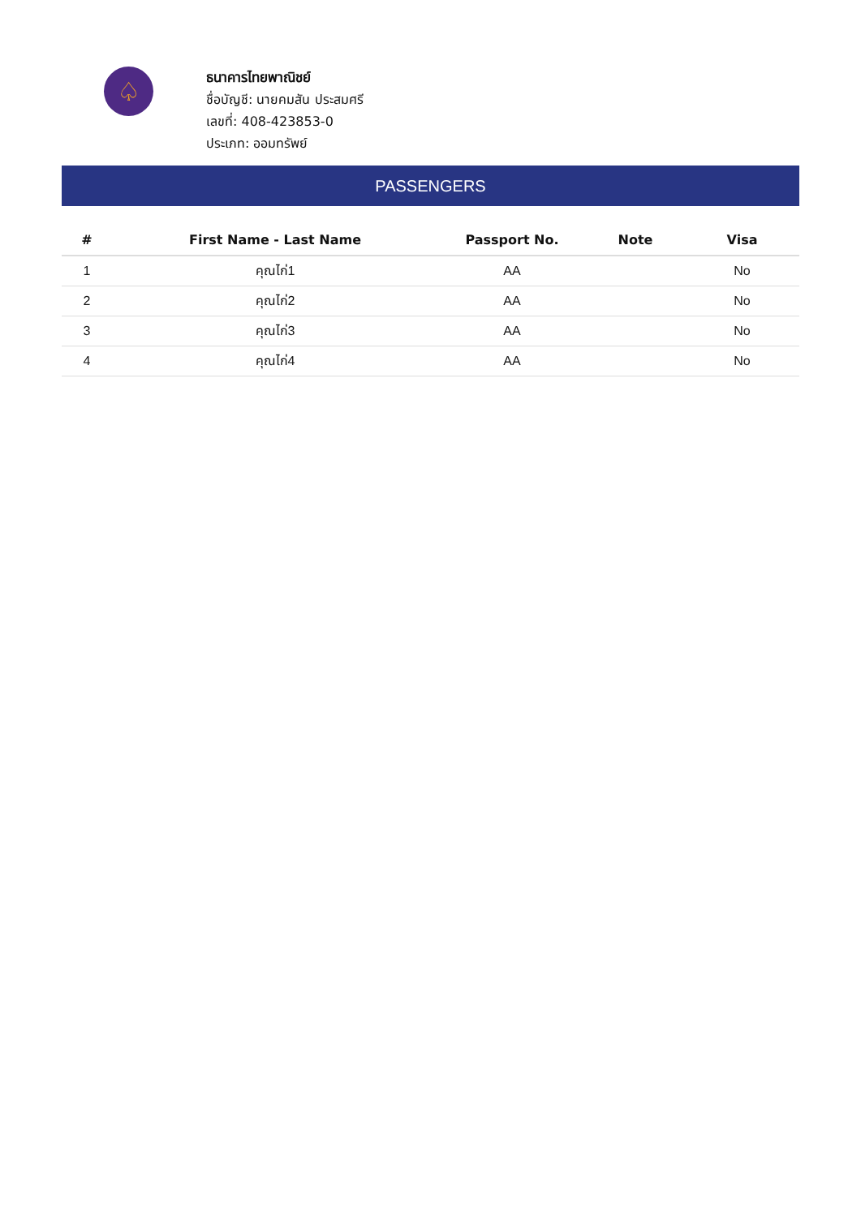♤
ธนาคารไทยพาณิชย์
ชื่อบัญชี: นายคมสัน ประสมศรี
เลขที่: 408-423853-0
ประเภท: ออมทรัพย์
PASSENGERS
| # | First Name - Last Name | Passport No. | Note | Visa |
| --- | --- | --- | --- | --- |
| 1 | คุณไก่1 | AA | | No |
| 2 | คุณไก่2 | AA | | No |
| 3 | คุณไก่3 | AA | | No |
| 4 | คุณไก่4 | AA | | No |